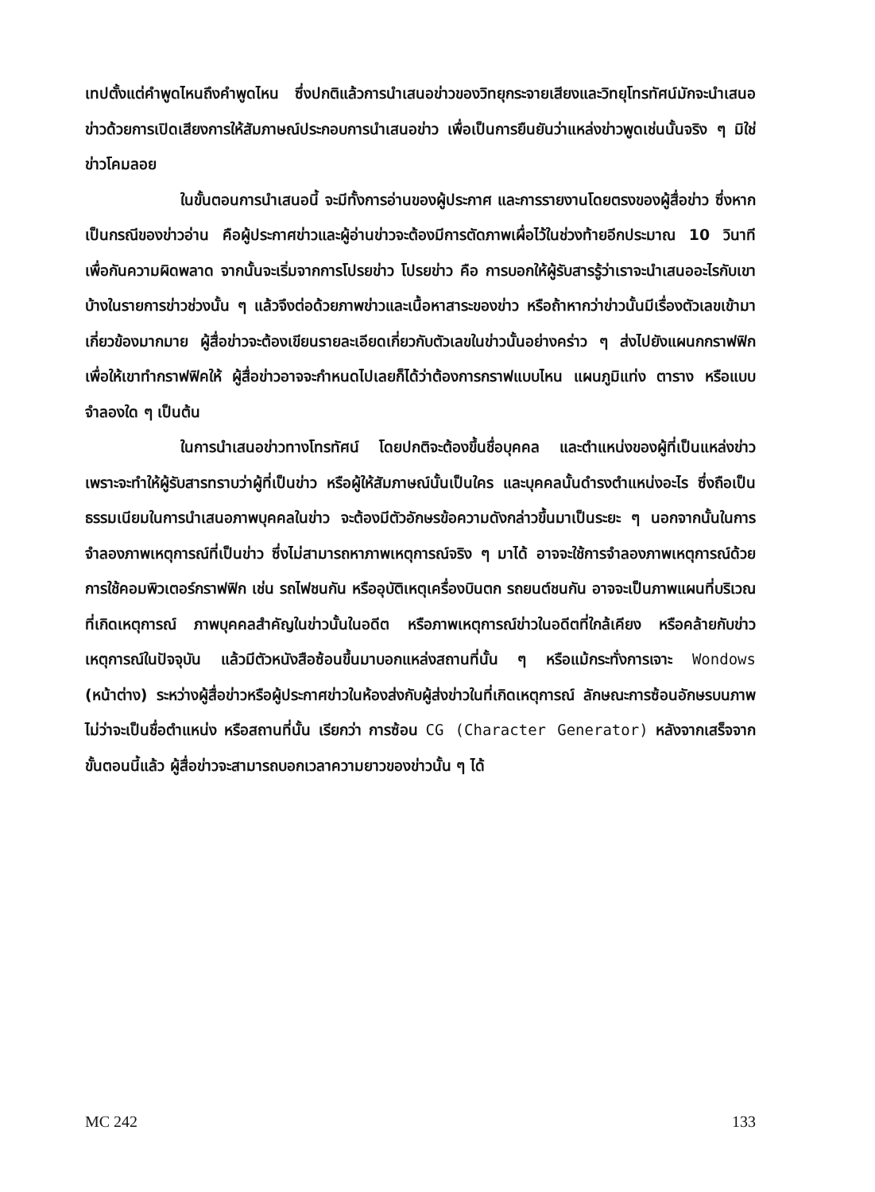เทปตั้งแต่คำพูดไหนถึงคำพูดไหน ซึ่งปกติแล้วการนำเสนอข่าวของวิทยุกระจายเสียงและวิทยุโทรทัศน์มักจะนำเสนอข่าวด้วยการเปิดเสียงการให้สัมภาษณ์ประกอบการนำเสนอข่าว เพื่อเป็นการยืนยันว่าแหล่งข่าวพูดเช่นนั้นจริง ๆ มิใช่ข่าวโคมลอย
ในขั้นตอนการนำเสนอนี้ จะมีทั้งการอ่านของผู้ประกาศ และการรายงานโดยตรงของผู้สื่อข่าว ซึ่งหากเป็นกรณีของข่าวอ่าน คือผู้ประกาศข่าวและผู้อ่านข่าวจะต้องมีการตัดภาพเผื่อไว้ในช่วงท้ายอีกประมาณ 10 วินาที เพื่อกันความผิดพลาด จากนั้นจะเริ่มจากการโปรยข่าว โปรยข่าว คือ การบอกให้ผู้รับสารรู้ว่าเราจะนำเสนออะไรกับเขาบ้างในรายการข่าวช่วงนั้น ๆ แล้วจึงต่อด้วยภาพข่าวและเนื้อหาสาระของข่าว หรือถ้าหากว่าข่าวนั้นมีเรื่องตัวเลขเข้ามาเกี่ยวข้องมากมาย ผู้สื่อข่าวจะต้องเขียนรายละเอียดเกี่ยวกับตัวเลขในข่าวนั้นอย่างคร่าว ๆ ส่งไปยังแผนกกราฟฟิก เพื่อให้เขาทำกราฟฟิคให้ ผู้สื่อข่าวอาจจะกำหนดไปเลยก็ได้ว่าต้องการกราฟแบบไหน แผนภูมิแท่ง ตาราง หรือแบบจำลองใด ๆ เป็นต้น
ในการนำเสนอข่าวทางโทรทัศน์ โดยปกติจะต้องขึ้นชื่อบุคคล และตำแหน่งของผู้ที่เป็นแหล่งข่าว เพราะจะทำให้ผู้รับสารทราบว่าผู้ที่เป็นข่าว หรือผู้ให้สัมภาษณ์นั้นเป็นใคร และบุคคลนั้นดำรงตำแหน่งอะไร ซึ่งถือเป็นธรรมเนียมในการนำเสนอภาพบุคคลในข่าว จะต้องมีตัวอักษรข้อความดังกล่าวขึ้นมาเป็นระยะ ๆ นอกจากนั้นในการจำลองภาพเหตุการณ์ที่เป็นข่าว ซึ่งไม่สามารถหาภาพเหตุการณ์จริง ๆ มาได้ อาจจะใช้การจำลองภาพเหตุการณ์ด้วยการใช้คอมพิวเตอร์กราฟฟิก เช่น รถไฟชนกัน หรืออุบัติเหตุเครื่องบินตก รถยนต์ชนกัน อาจจะเป็นภาพแผนที่บริเวณที่เกิดเหตุการณ์ ภาพบุคคลสำคัญในข่าวนั้นในอดีต หรือภาพเหตุการณ์ข่าวในอดีตที่ใกล้เคียง หรือคล้ายกับข่าวเหตุการณ์ในปัจจุบัน แล้วมีตัวหนังสือซ้อนขึ้นมาบอกแหล่งสถานที่นั้น ๆ หรือแม้กระทั่งการเจาะ Wondows (หน้าต่าง) ระหว่างผู้สื่อข่าวหรือผู้ประกาศข่าวในห้องส่งกับผู้ส่งข่าวในที่เกิดเหตุการณ์ ลักษณะการซ้อนอักษรบนภาพไม่ว่าจะเป็นชื่อตำแหน่ง หรือสถานที่นั้น เรียกว่า การซ้อน CG (Character Generator) หลังจากเสร็จจากขั้นตอนนี้แล้ว ผู้สื่อข่าวจะสามารถบอกเวลาความยาวของข่าวนั้น ๆ ได้
MC 242 133